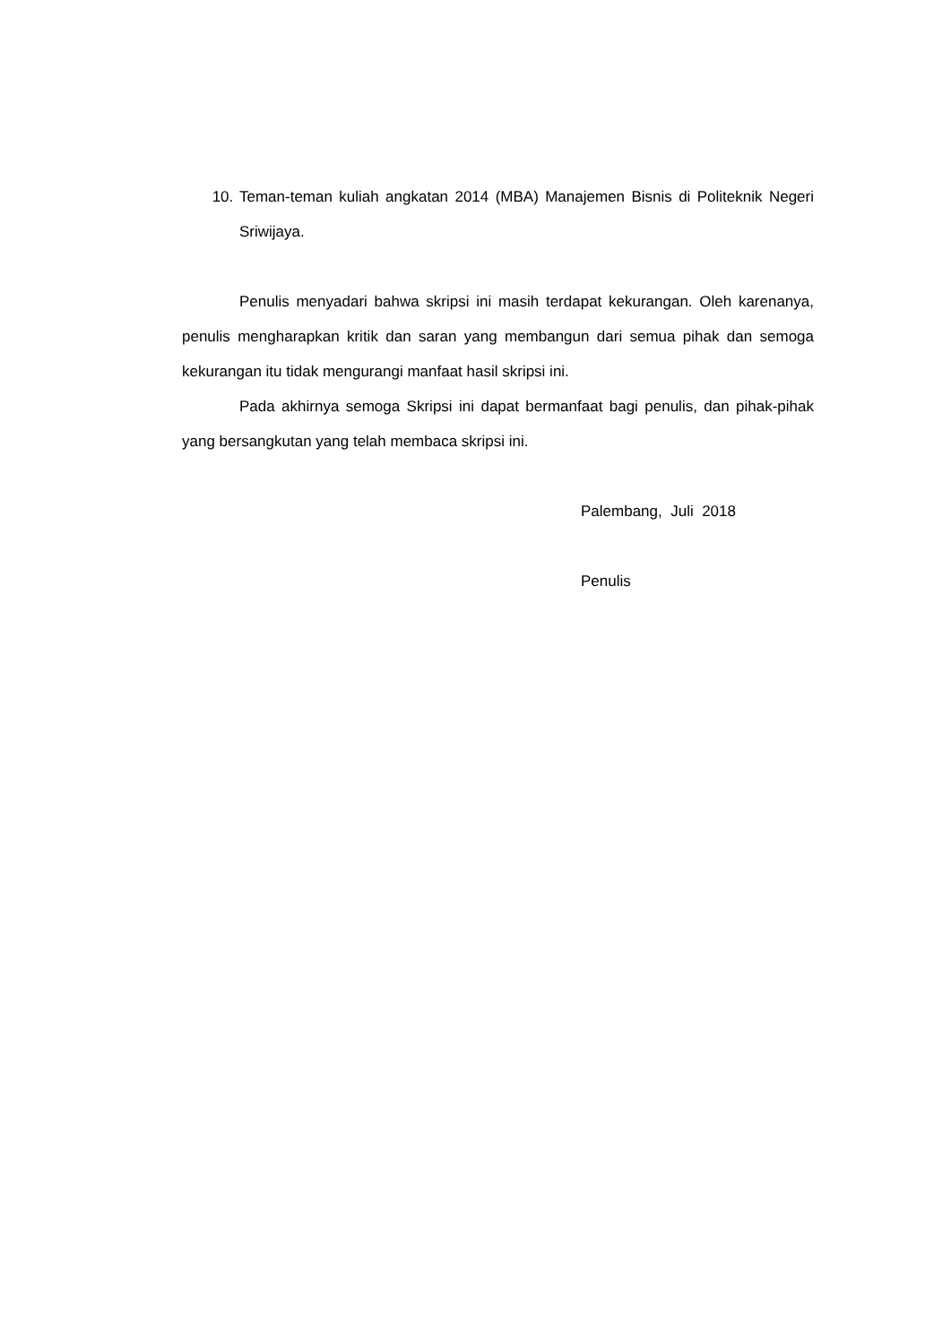10. Teman-teman kuliah angkatan 2014 (MBA) Manajemen Bisnis di Politeknik Negeri Sriwijaya.
Penulis menyadari bahwa skripsi ini masih terdapat kekurangan. Oleh karenanya, penulis mengharapkan kritik dan saran yang membangun dari semua pihak dan semoga kekurangan itu tidak mengurangi manfaat hasil skripsi ini.
Pada akhirnya semoga Skripsi ini dapat bermanfaat bagi penulis, dan pihak-pihak yang bersangkutan yang telah membaca skripsi ini.
Palembang, Juli 2018
Penulis